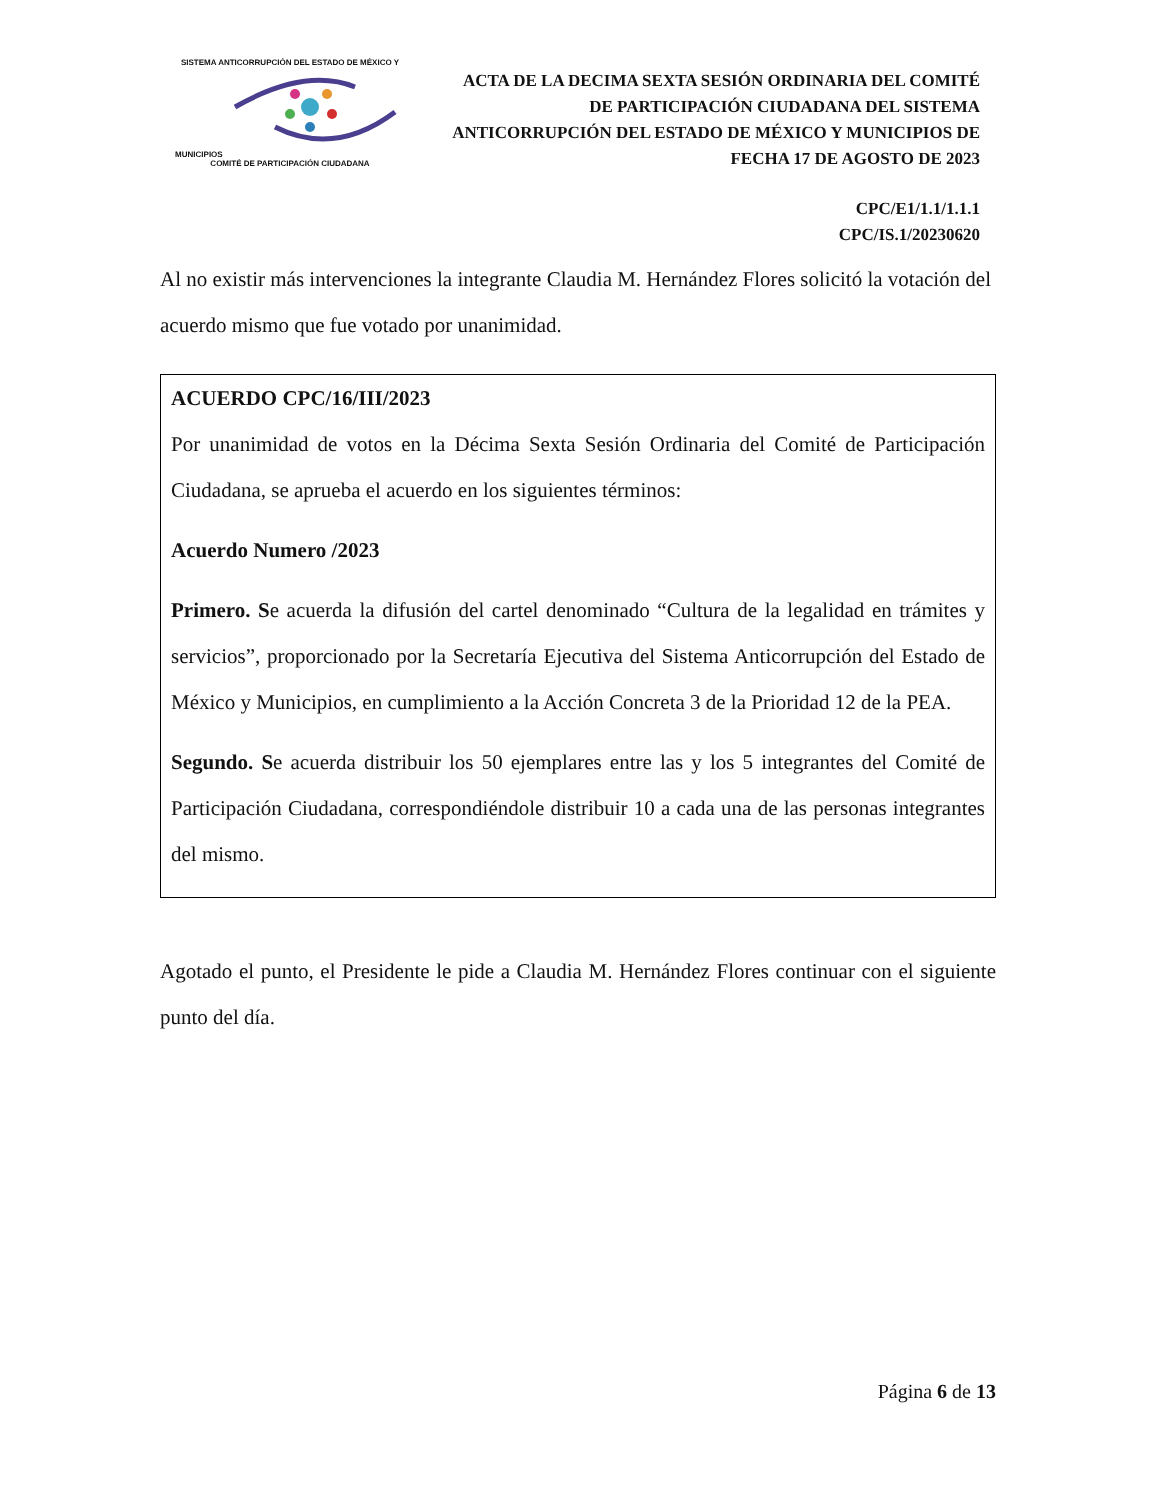SISTEMA ANTICORRUPCIÓN DEL ESTADO DE MÉXICO Y MUNICIPIOS
COMITÉ DE PARTICIPACIÓN CIUDADANA
ACTA DE LA DECIMA SEXTA SESIÓN ORDINARIA DEL COMITÉ DE PARTICIPACIÓN CIUDADANA DEL SISTEMA ANTICORRUPCIÓN DEL ESTADO DE MÉXICO Y MUNICIPIOS DE FECHA 17 DE AGOSTO DE 2023
CPC/E1/1.1/1.1.1
CPC/IS.1/20230620
Al no existir más intervenciones la integrante Claudia M. Hernández Flores solicitó la votación del acuerdo mismo que fue votado por unanimidad.
ACUERDO CPC/16/III/2023
Por unanimidad de votos en la Décima Sexta Sesión Ordinaria del Comité de Participación Ciudadana, se aprueba el acuerdo en los siguientes términos:
Acuerdo Numero /2023
Primero. Se acuerda la difusión del cartel denominado “Cultura de la legalidad en trámites y servicios”, proporcionado por la Secretaría Ejecutiva del Sistema Anticorrupción del Estado de México y Municipios, en cumplimiento a la Acción Concreta 3 de la Prioridad 12 de la PEA.
Segundo. Se acuerda distribuir los 50 ejemplares entre las y los 5 integrantes del Comité de Participación Ciudadana, correspondiéndole distribuir 10 a cada una de las personas integrantes del mismo.
Agotado el punto, el Presidente le pide a Claudia M. Hernández Flores continuar con el siguiente punto del día.
Página 6 de 13